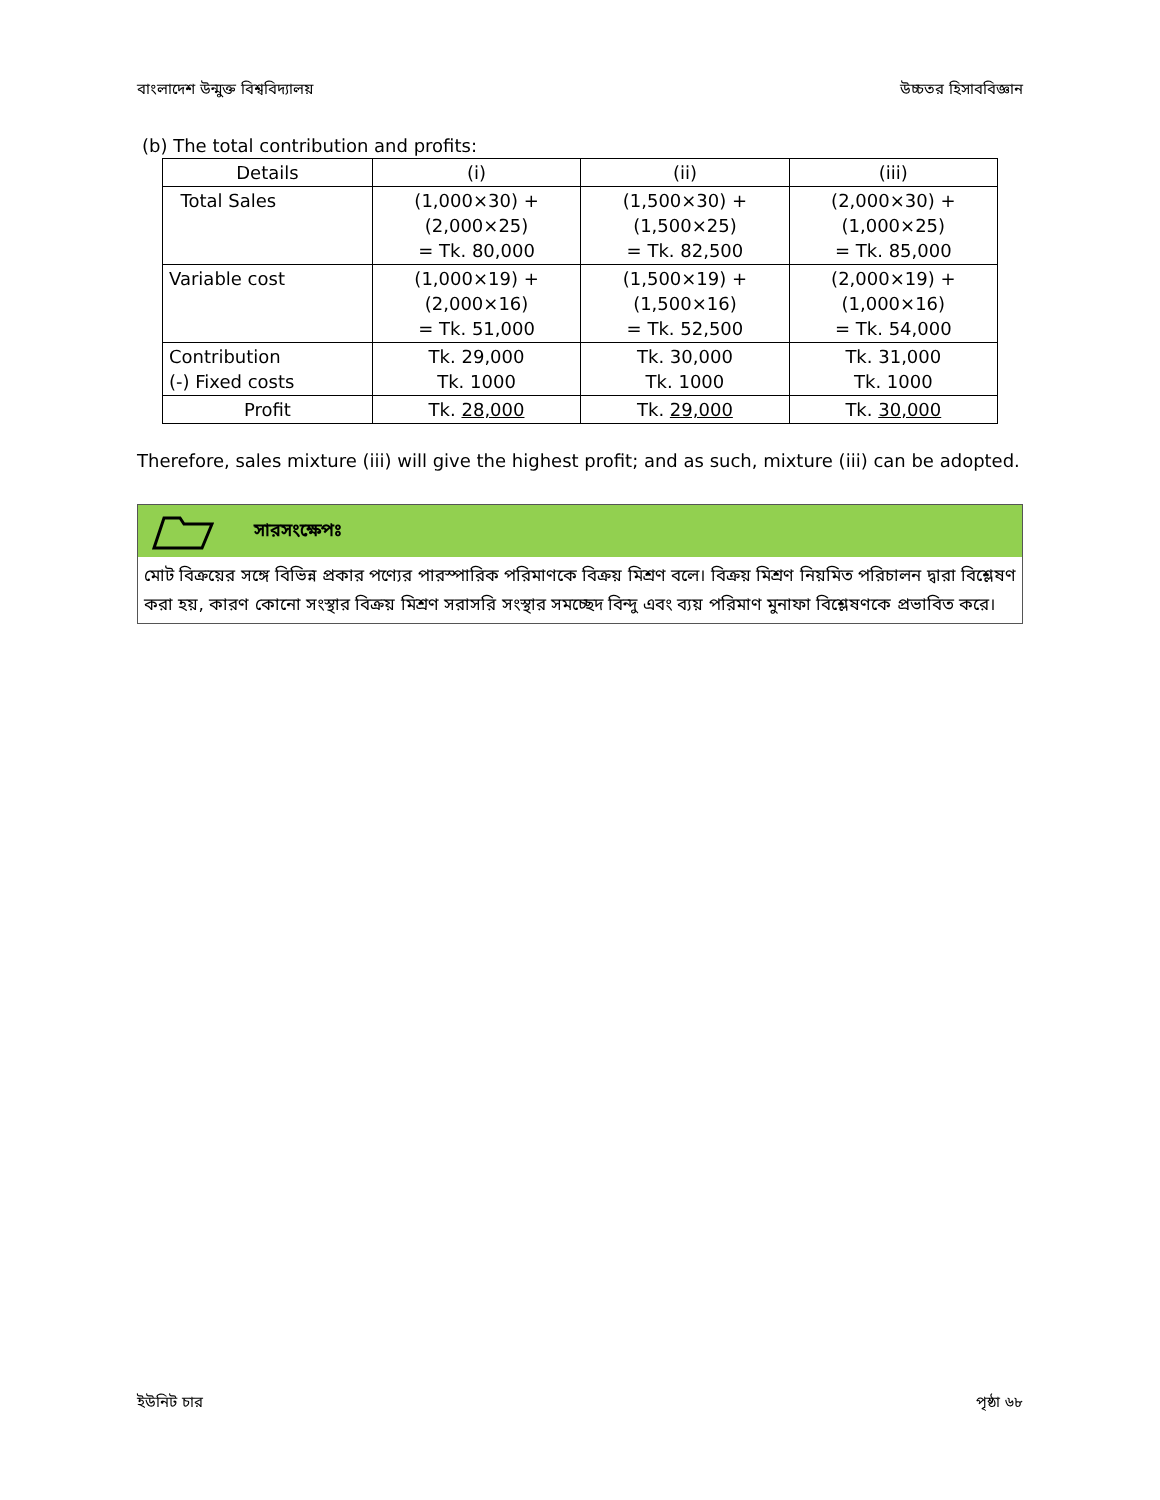বাংলাদেশ উন্মুক্ত বিশ্ববিদ্যালয় উচ্চতর হিসাববিজ্ঞান
(b) The total contribution and profits:
| Details | (i) | (ii) | (iii) |
| --- | --- | --- | --- |
| Total Sales | (1,000×30) + (2,000×25) = Tk. 80,000 | (1,500×30) + (1,500×25) = Tk. 82,500 | (2,000×30) + (1,000×25) = Tk. 85,000 |
| Variable cost | (1,000×19) + (2,000×16) = Tk. 51,000 | (1,500×19) + (1,500×16) = Tk. 52,500 | (2,000×19) + (1,000×16) = Tk. 54,000 |
| Contribution (-) Fixed costs | Tk. 29,000 Tk. 1000 | Tk. 30,000 Tk. 1000 | Tk. 31,000 Tk. 1000 |
| Profit | Tk. 28,000 | Tk. 29,000 | Tk. 30,000 |
Therefore, sales mixture (iii) will give the highest profit; and as such, mixture (iii) can be adopted.
সারসংক্ষেপঃ
মোট বিক্রয়ের সঙ্গে বিভিন্ন প্রকার পণ্যের পারস্পারিক পরিমাণকে বিক্রয় মিশ্রণ বলে। বিক্রয় মিশ্রণ নিয়মিত পরিচালন দ্বারা বিশ্লেষণ করা হয়, কারণ কোনো সংস্থার বিক্রয় মিশ্রণ সরাসরি সংস্থার সমচ্ছেদ বিন্দু এবং ব্যয় পরিমাণ মুনাফা বিশ্লেষণকে প্রভাবিত করে।
ইউনিট চার পৃষ্ঠা ৬৮